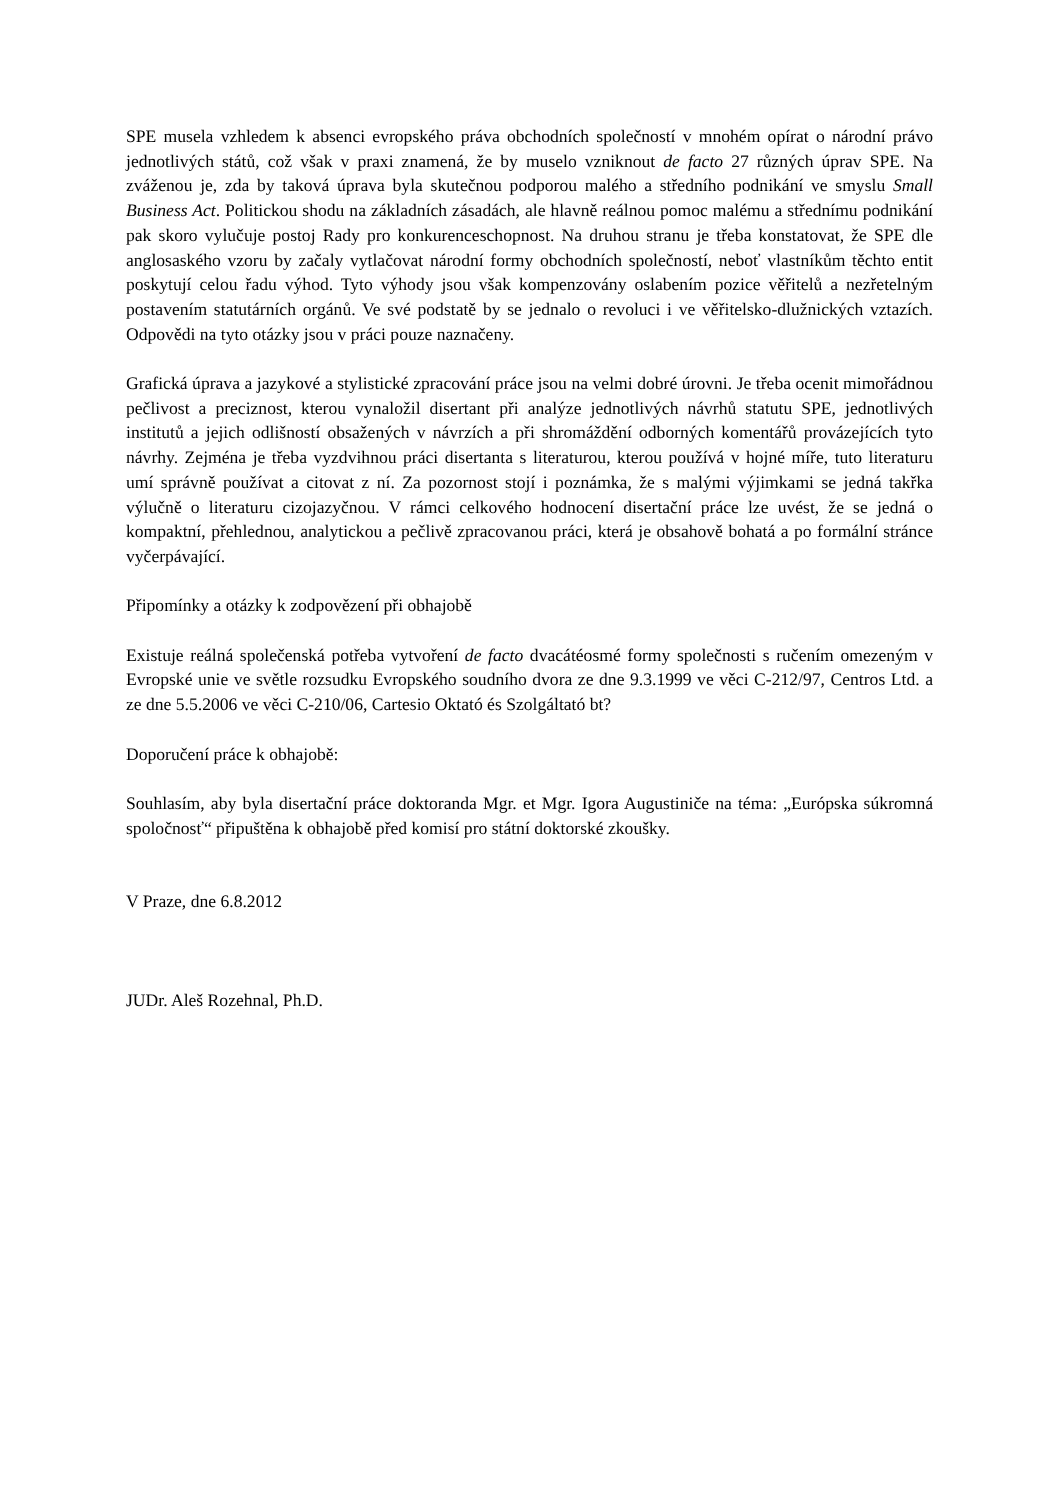SPE musela vzhledem k absenci evropského práva obchodních společností v mnohém opírat o národní právo jednotlivých států, což však v praxi znamená, že by muselo vzniknout de facto 27 různých úprav SPE. Na zváženou je, zda by taková úprava byla skutečnou podporou malého a středního podnikání ve smyslu Small Business Act. Politickou shodu na základních zásadách, ale hlavně reálnou pomoc malému a střednímu podnikání pak skoro vylučuje postoj Rady pro konkurenceschopnost. Na druhou stranu je třeba konstatovat, že SPE dle anglosaského vzoru by začaly vytlačovat národní formy obchodních společností, neboť vlastníkům těchto entit poskytují celou řadu výhod. Tyto výhody jsou však kompenzovány oslabením pozice věřitelů a nezřetelným postavením statutárních orgánů. Ve své podstatě by se jednalo o revoluci i ve věřitelsko-dlužnických vztazích. Odpovědi na tyto otázky jsou v práci pouze naznačeny.
Grafická úprava a jazykové a stylistické zpracování práce jsou na velmi dobré úrovni. Je třeba ocenit mimořádnou pečlivost a preciznost, kterou vynaložil disertant při analýze jednotlivých návrhů statutu SPE, jednotlivých institutů a jejich odlišností obsažených v návrzích a při shromáždění odborných komentářů provázejících tyto návrhy. Zejména je třeba vyzdvihnou práci disertanta s literaturou, kterou používá v hojné míře, tuto literaturu umí správně používat a citovat z ní. Za pozornost stojí i poznámka, že s malými výjimkami se jedná takřka výlučně o literaturu cizojazyčnou. V rámci celkového hodnocení disertační práce lze uvést, že se jedná o kompaktní, přehlednou, analytickou a pečlivě zpracovanou práci, která je obsahově bohatá a po formální stránce vyčerpávající.
Připomínky a otázky k zodpovězení při obhajobě
Existuje reálná společenská potřeba vytvoření de facto dvacátéosmé formy společnosti s ručením omezeným v Evropské unie ve světle rozsudku Evropského soudního dvora ze dne 9.3.1999 ve věci C-212/97, Centros Ltd. a ze dne 5.5.2006 ve věci C-210/06, Cartesio Oktató és Szolgáltató bt?
Doporučení práce k obhajobě:
Souhlasím, aby byla disertační práce doktoranda Mgr. et Mgr. Igora Augustiniče na téma: „Európska súkromná spoločnosť“ připuštěna k obhajobě před komisí pro státní doktorské zkoušky.
V Praze, dne 6.8.2012
JUDr. Aleš Rozehnal, Ph.D.